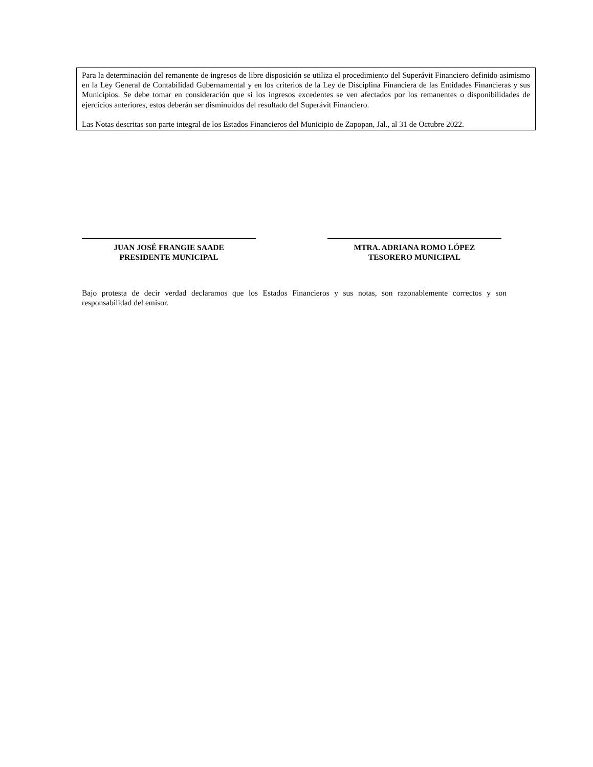Para la determinación del remanente de ingresos de libre disposición se utiliza el procedimiento del Superávit Financiero definido asimismo en la Ley General de Contabilidad Gubernamental y en los criterios de la Ley de Disciplina Financiera de las Entidades Financieras y sus Municipios. Se debe tomar en consideración que si los ingresos excedentes se ven afectados por los remanentes o disponibilidades de ejercicios anteriores, estos deberán ser disminuidos del resultado del Superávit Financiero.
Las Notas descritas son parte integral de los Estados Financieros del Municipio de Zapopan, Jal., al 31 de Octubre 2022.
JUAN JOSÉ FRANGIE SAADE
PRESIDENTE MUNICIPAL
MTRA. ADRIANA ROMO LÓPEZ
TESORERO MUNICIPAL
Bajo protesta de decir verdad declaramos que los Estados Financieros y sus notas, son razonablemente correctos y son responsabilidad del emisor.